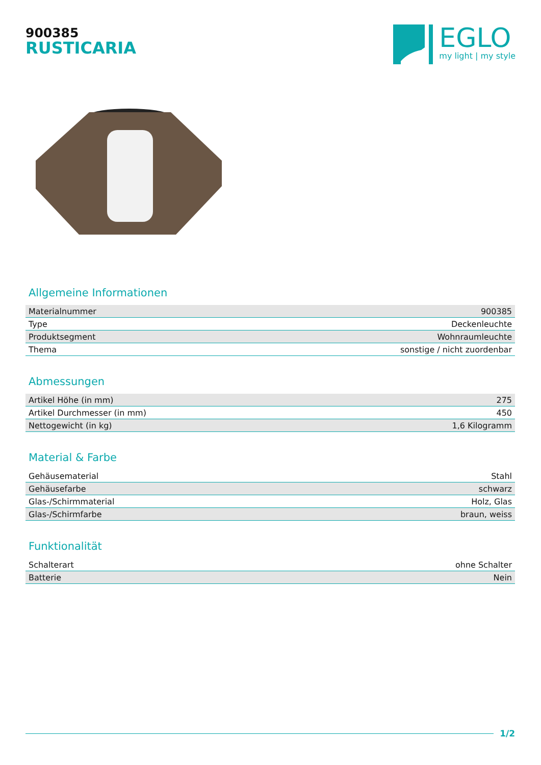900385
RUSTICARIA
EGLO
my light | my style
Allgemeine Informationen
| Materialnummer | 900385 |
| Type | Deckenleuchte |
| Produktsegment | Wohnraumleuchte |
| Thema | sonstige / nicht zuordenbar |
Abmessungen
| Artikel Höhe (in mm) | 275 |
| Artikel Durchmesser (in mm) | 450 |
| Nettogewicht (in kg) | 1,6 Kilogramm |
Material & Farbe
| Gehäusematerial | Stahl |
| Gehäusefarbe | schwarz |
| Glas-/Schirmmaterial | Holz, Glas |
| Glas-/Schirmfarbe | braun, weiss |
Funktionalität
| Schalterart | ohne Schalter |
| Batterie | Nein |
1/2